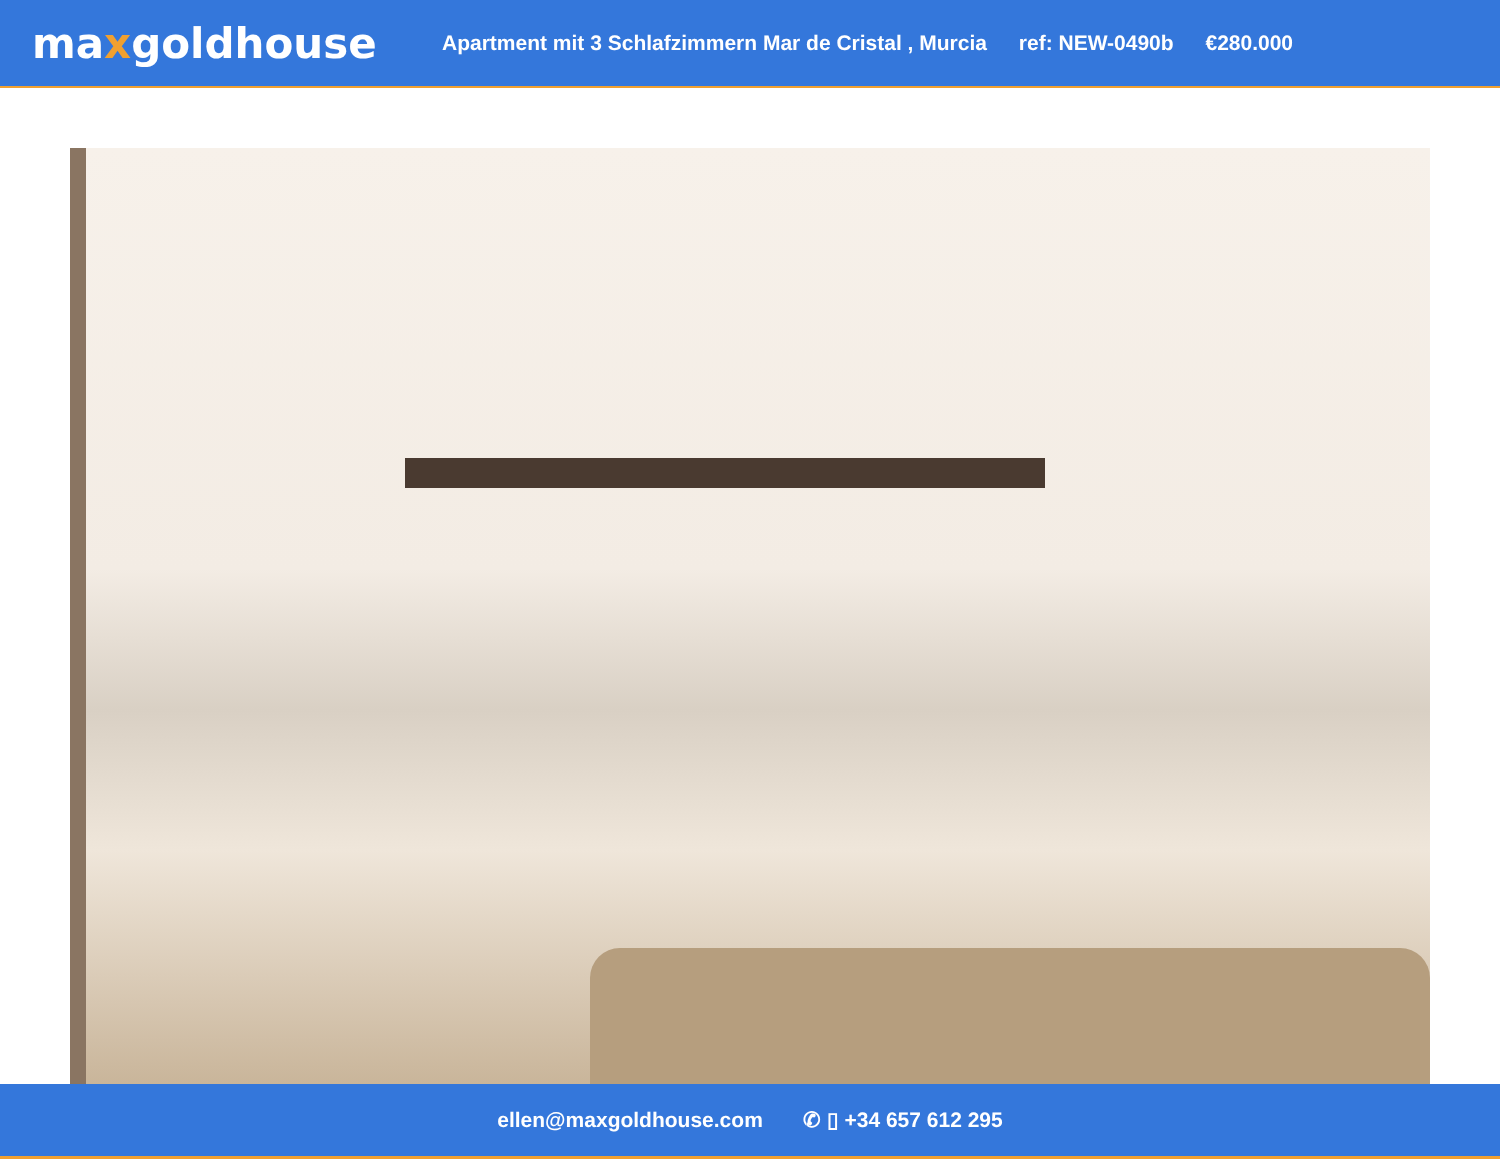maxgoldhouse
Apartment mit 3 Schlafzimmern Mar de Cristal , Murcia ref: NEW-0490b €280.000
ellen@maxgoldhouse.com ✆ ▯ +34 657 612 295